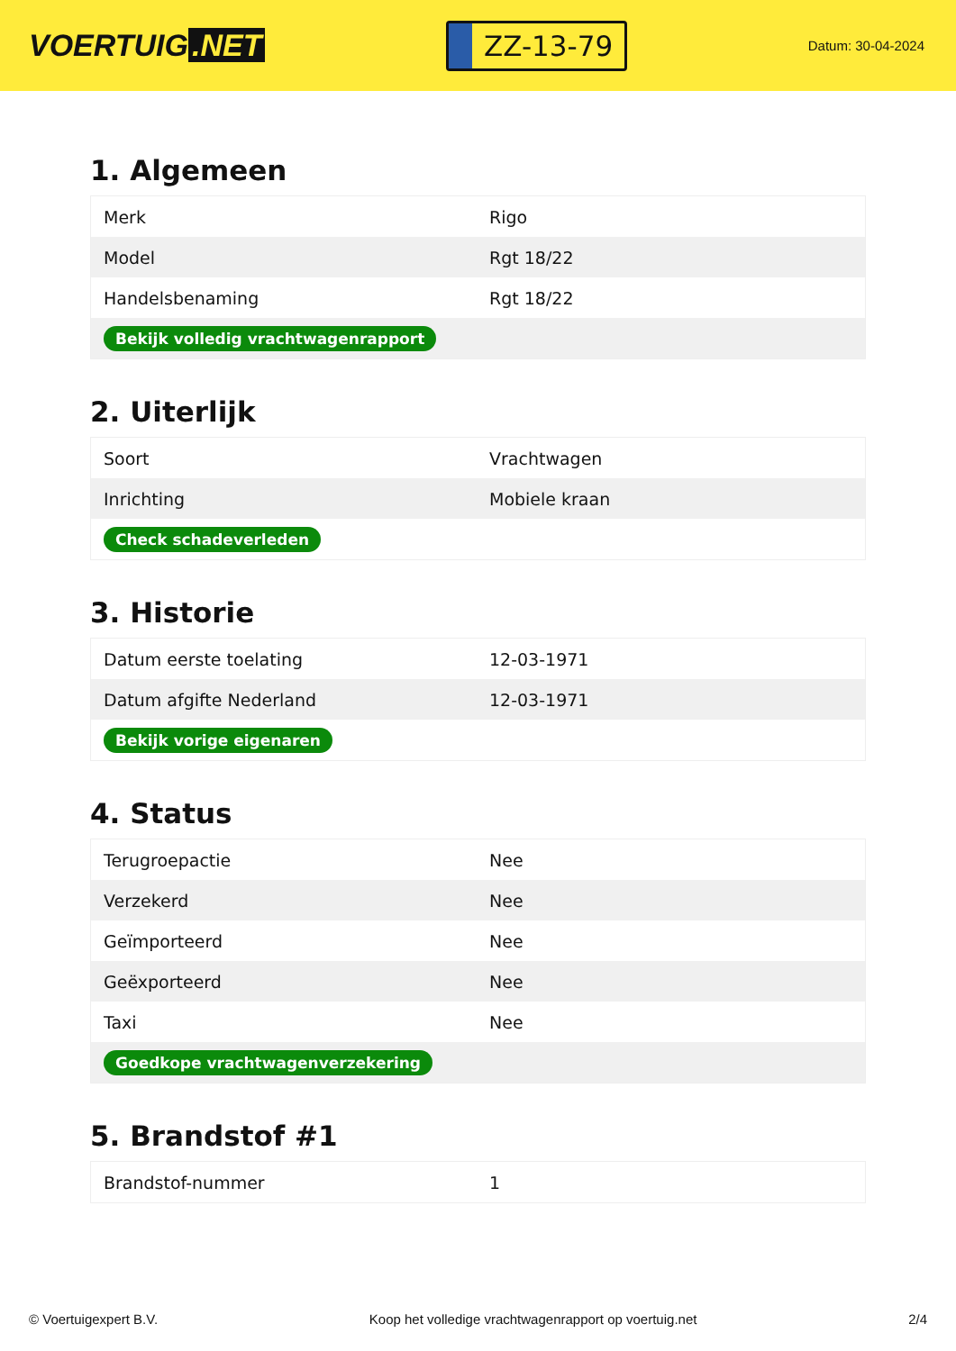VOERTUIG.NET
ZZ-13-79
Datum: 30-04-2024
1. Algemeen
| Merk | Rigo |
| Model | Rgt 18/22 |
| Handelsbenaming | Rgt 18/22 |
| Bekijk volledig vrachtwagenrapport | |
2. Uiterlijk
| Soort | Vrachtwagen |
| Inrichting | Mobiele kraan |
| Check schadeverleden | |
3. Historie
| Datum eerste toelating | 12-03-1971 |
| Datum afgifte Nederland | 12-03-1971 |
| Bekijk vorige eigenaren | |
4. Status
| Terugroepactie | Nee |
| Verzekerd | Nee |
| Geïmporteerd | Nee |
| Geëxporteerd | Nee |
| Taxi | Nee |
| Goedkope vrachtwagenverzekering | |
5. Brandstof #1
| Brandstof-nummer | 1 |
© Voertuigexpert B.V. Koop het volledige vrachtwagenrapport op voertuig.net 2/4